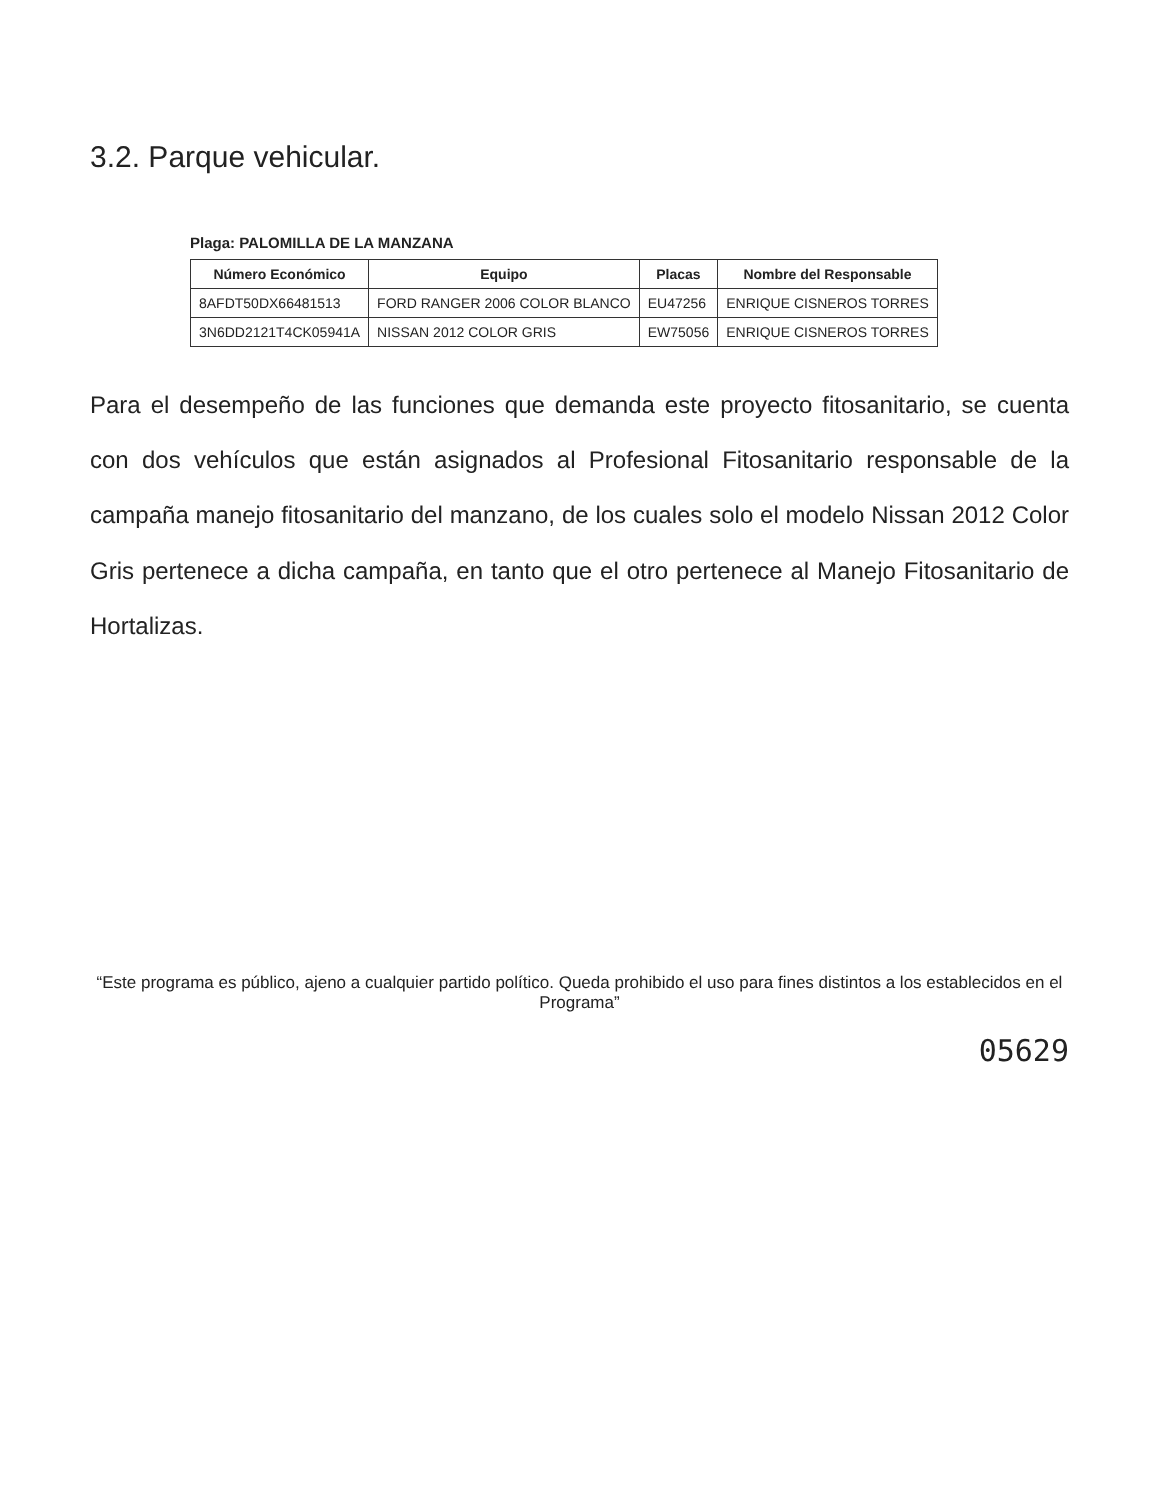3.2. Parque vehicular.
Plaga: PALOMILLA DE LA MANZANA
| Número Económico | Equipo | Placas | Nombre del Responsable |
| --- | --- | --- | --- |
| 8AFDT50DX66481513 | FORD RANGER 2006 COLOR BLANCO | EU47256 | ENRIQUE CISNEROS TORRES |
| 3N6DD2121T4CK05941A | NISSAN 2012 COLOR GRIS | EW75056 | ENRIQUE CISNEROS TORRES |
Para el desempeño de las funciones que demanda este proyecto fitosanitario, se cuenta con dos vehículos que están asignados al Profesional Fitosanitario responsable de la campaña manejo fitosanitario del manzano, de los cuales solo el modelo Nissan 2012 Color Gris pertenece a dicha campaña, en tanto que el otro pertenece al Manejo Fitosanitario de Hortalizas.
“Este programa es público, ajeno a cualquier partido político. Queda prohibido el uso para fines distintos a los establecidos en el Programa”
05629